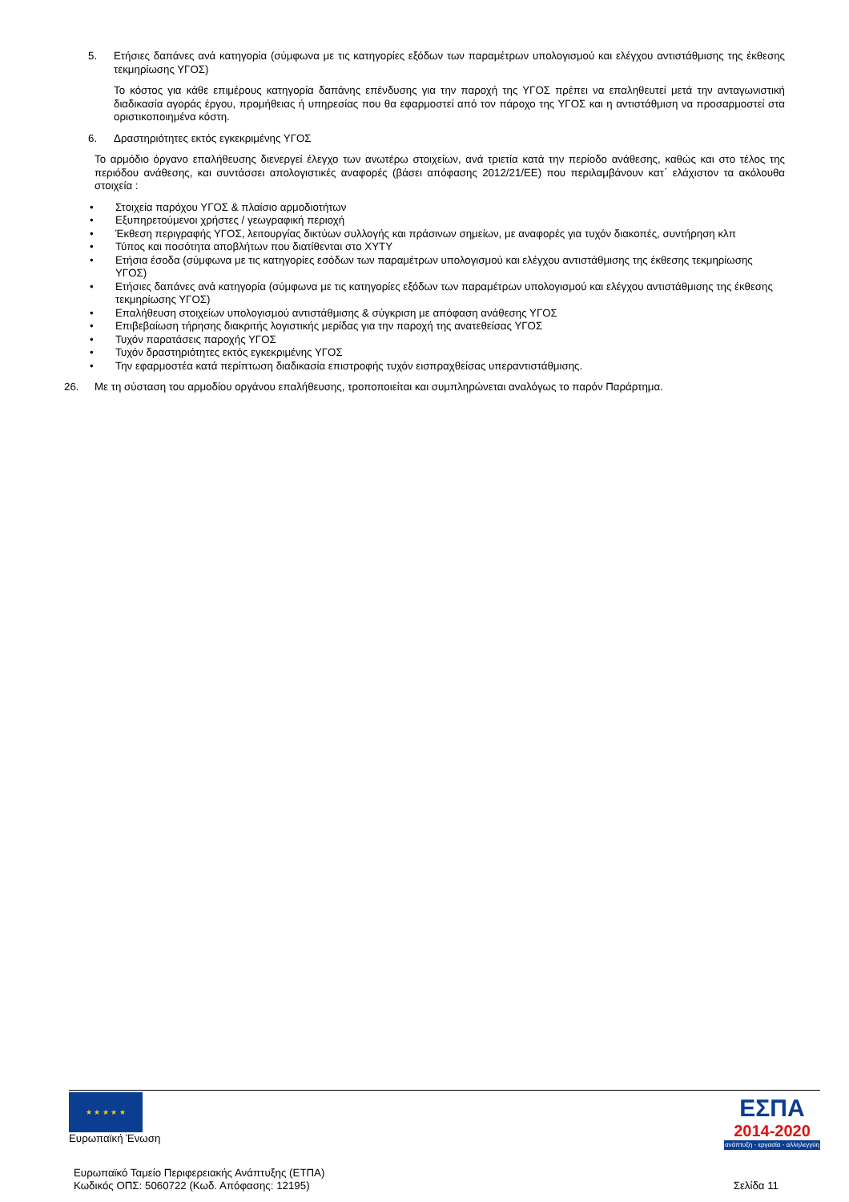5. Ετήσιες δαπάνες ανά κατηγορία (σύμφωνα με τις κατηγορίες εξόδων των παραμέτρων υπολογισμού και ελέγχου αντιστάθμισης της έκθεσης τεκμηρίωσης ΥΓΟΣ)
Το κόστος για κάθε επιμέρους κατηγορία δαπάνης επένδυσης για την παροχή της ΥΓΟΣ πρέπει να επαληθευτεί μετά την ανταγωνιστική διαδικασία αγοράς έργου, προμήθειας ή υπηρεσίας που θα εφαρμοστεί από τον πάροχο της ΥΓΟΣ και η αντιστάθμιση να προσαρμοστεί στα οριστικοποιημένα κόστη.
6. Δραστηριότητες εκτός εγκεκριμένης ΥΓΟΣ
Το αρμόδιο όργανο επαλήθευσης διενεργεί έλεγχο των ανωτέρω στοιχείων, ανά τριετία κατά την περίοδο ανάθεσης, καθώς και στο τέλος της περιόδου ανάθεσης, και συντάσσει απολογιστικές αναφορές (βάσει απόφασης 2012/21/ΕΕ) που περιλαμβάνουν κατ΄ ελάχιστον τα ακόλουθα στοιχεία :
• Στοιχεία παρόχου ΥΓΟΣ & πλαίσιο αρμοδιοτήτων
• Εξυπηρετούμενοι χρήστες / γεωγραφική περιοχή
• Έκθεση περιγραφής ΥΓΟΣ, λειτουργίας δικτύων συλλογής και πράσινων σημείων, με αναφορές για τυχόν διακοπές, συντήρηση κλπ
• Τύπος και ποσότητα αποβλήτων που διατίθενται στο ΧΥΤΥ
• Ετήσια έσοδα (σύμφωνα με τις κατηγορίες εσόδων των παραμέτρων υπολογισμού και ελέγχου αντιστάθμισης της έκθεσης τεκμηρίωσης ΥΓΟΣ)
• Ετήσιες δαπάνες ανά κατηγορία (σύμφωνα με τις κατηγορίες εξόδων των παραμέτρων υπολογισμού και ελέγχου αντιστάθμισης της έκθεσης τεκμηρίωσης ΥΓΟΣ)
• Επαλήθευση στοιχείων υπολογισμού αντιστάθμισης & σύγκριση με απόφαση ανάθεσης ΥΓΟΣ
• Επιβεβαίωση τήρησης διακριτής λογιστικής μερίδας για την παροχή της ανατεθείσας ΥΓΟΣ
• Τυχόν παρατάσεις παροχής ΥΓΟΣ
• Τυχόν δραστηριότητες εκτός εγκεκριμένης ΥΓΟΣ
• Την εφαρμοστέα κατά περίπτωση διαδικασία επιστροφής τυχόν εισπραχθείσας υπεραντιστάθμισης.
26. Με τη σύσταση του αρμοδίου οργάνου επαλήθευσης, τροποποιείται και συμπληρώνεται αναλόγως το παρόν Παράρτημα.
★ ★ ★ ★ ★
Ευρωπαϊκή Ένωση
ΕΣΠΑ
2014-2020
ανάπτυξη - εργασία - αλληλεγγύη
Ευρωπαϊκό Ταμείο Περιφερειακής Ανάπτυξης (ΕΤΠΑ)
Κωδικός ΟΠΣ: 5060722 (Κωδ. Απόφασης: 12195) Σελίδα 11